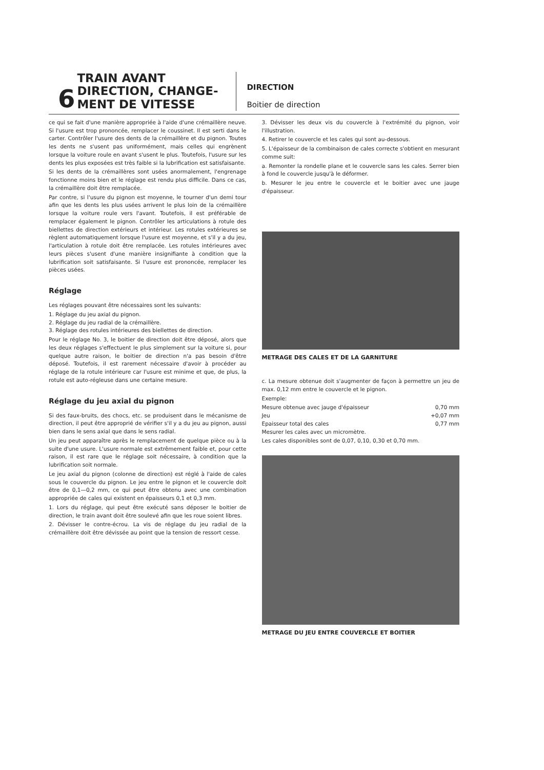6
TRAIN AVANT
DIRECTION, CHANGE-
MENT DE VITESSE
DIRECTION
Boitier de direction
ce qui se fait d'une manière appropriée à l'aide d'une crémaillère neuve. Si l'usure est trop prononcée, remplacer le coussinet. Il est serti dans le carter. Contrôler l'usure des dents de la crémaillère et du pignon. Toutes les dents ne s'usent pas uniformément, mais celles qui engrènent lorsque la voiture roule en avant s'usent le plus. Toutefois, l'usure sur les dents les plus exposées est très faible si la lubrification est satisfaisante.
Si les dents de la crémaillères sont usées anormalement, l'engrenage fonctionne moins bien et le réglage est rendu plus difficile. Dans ce cas, la crémaillère doit être remplacée.
Par contre, si l'usure du pignon est moyenne, le tourner d'un demi tour afin que les dents les plus usées arrivent le plus loin de la crémaillère lorsque la voiture roule vers l'avant. Toutefois, il est préférable de remplacer également le pignon. Contrôler les articulations à rotule des biellettes de direction extérieurs et intérieur. Les rotules extérieures se règlent automatiquement lorsque l'usure est moyenne, et s'il y a du jeu, l'articulation à rotule doit être remplacée. Les rotules intérieures avec leurs pièces s'usent d'une manière insignifiante à condition que la lubrification soit satisfaisante. Si l'usure est prononcée, remplacer les pièces usées.
Réglage
Les réglages pouvant être nécessaires sont les suivants:
1. Réglage du jeu axial du pignon.
2. Réglage du jeu radial de la crémaillère.
3. Réglage des rotules intérieures des biellettes de direction.
Pour le réglage No. 3, le boitier de direction doit être déposé, alors que les deux réglages s'effectuent le plus simplement sur la voiture si, pour quelque autre raison, le boitier de direction n'a pas besoin d'être déposé. Toutefois, il est rarement nécessaire d'avoir à procéder au réglage de la rotule intérieure car l'usure est minime et que, de plus, la rotule est auto-régleuse dans une certaine mesure.
Réglage du jeu axial du pignon
Si des faux-bruits, des chocs, etc. se produisent dans le mécanisme de direction, il peut être approprié de vérifier s'il y a du jeu au pignon, aussi bien dans le sens axial que dans le sens radial.
Un jeu peut apparaître après le remplacement de quelque pièce ou à la suite d'une usure. L'usure normale est extrêmement faible et, pour cette raison, il est rare que le réglage soit nécessaire, à condition que la lubrification soit normale.
Le jeu axial du pignon (colonne de direction) est réglé à l'aide de cales sous le couvercle du pignon. Le jeu entre le pignon et le couvercle doit être de 0,1—0,2 mm, ce qui peut être obtenu avec une combination appropriée de cales qui existent en épaisseurs 0,1 et 0,3 mm.
1. Lors du réglage, qui peut être exécuté sans déposer le boitier de direction, le train avant doit être soulevé afin que les roue soient libres.
2. Dévisser le contre-écrou. La vis de réglage du jeu radial de la crémaillère doit être dévissée au point que la tension de ressort cesse.
3. Dévisser les deux vis du couvercle à l'extrémité du pignon, voir l'illustration.
4. Retirer le couvercle et les cales qui sont au-dessous.
5. L'épaisseur de la combinaison de cales correcte s'obtient en mesurant comme suit:
a. Remonter la rondelle plane et le couvercle sans les cales. Serrer bien à fond le couvercle jusqu'à le déformer.
b. Mesurer le jeu entre le couvercle et le boitier avec une jauge d'épaisseur.
METRAGE DES CALES ET DE LA GARNITURE
c. La mesure obtenue doit s'augmenter de façon à permettre un jeu de max. 0,12 mm entre le couvercle et le pignon.
Exemple:
Mesure obtenue avec jauge d'épaisseur 0,70 mm
Jeu +0,07 mm
Epaisseur total des cales 0,77 mm
Mesurer les cales avec un micromètre.
Les cales disponibles sont de 0,07, 0,10, 0,30 et 0,70 mm.
METRAGE DU JEU ENTRE COUVERCLE ET BOITIER